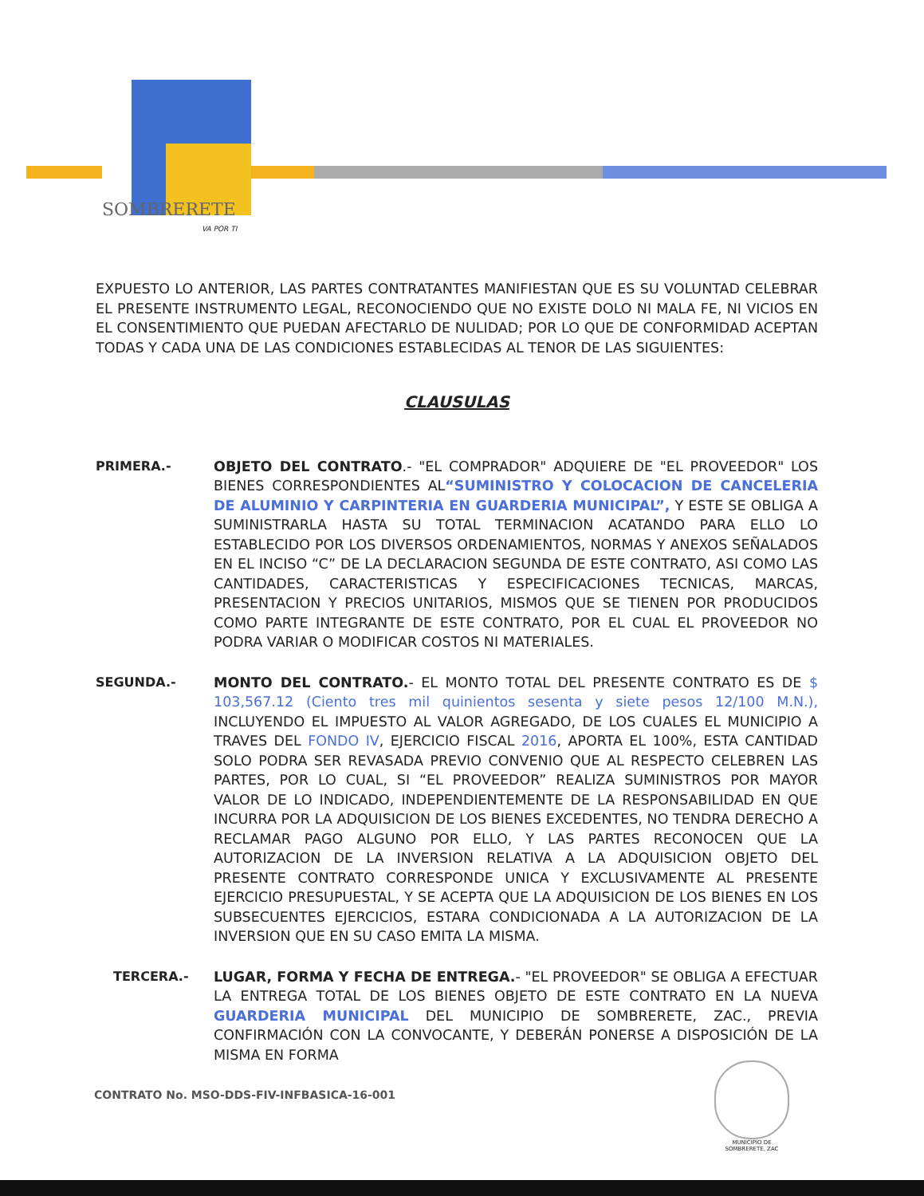SOMBRERETE
VA POR TI
EXPUESTO LO ANTERIOR, LAS PARTES CONTRATANTES MANIFIESTAN QUE ES SU VOLUNTAD CELEBRAR EL PRESENTE INSTRUMENTO LEGAL, RECONOCIENDO QUE NO EXISTE DOLO NI MALA FE, NI VICIOS EN EL CONSENTIMIENTO QUE PUEDAN AFECTARLO DE NULIDAD; POR LO QUE DE CONFORMIDAD ACEPTAN TODAS Y CADA UNA DE LAS CONDICIONES ESTABLECIDAS AL TENOR DE LAS SIGUIENTES:
CLAUSULAS
PRIMERA.- OBJETO DEL CONTRATO.- "EL COMPRADOR" ADQUIERE DE "EL PROVEEDOR" LOS BIENES CORRESPONDIENTES AL“SUMINISTRO Y COLOCACION DE CANCELERIA DE ALUMINIO Y CARPINTERIA EN GUARDERIA MUNICIPAL”, Y ESTE SE OBLIGA A SUMINISTRARLA HASTA SU TOTAL TERMINACION ACATANDO PARA ELLO LO ESTABLECIDO POR LOS DIVERSOS ORDENAMIENTOS, NORMAS Y ANEXOS SEÑALADOS EN EL INCISO “C” DE LA DECLARACION SEGUNDA DE ESTE CONTRATO, ASI COMO LAS CANTIDADES, CARACTERISTICAS Y ESPECIFICACIONES TECNICAS, MARCAS, PRESENTACION Y PRECIOS UNITARIOS, MISMOS QUE SE TIENEN POR PRODUCIDOS COMO PARTE INTEGRANTE DE ESTE CONTRATO, POR EL CUAL EL PROVEEDOR NO PODRA VARIAR O MODIFICAR COSTOS NI MATERIALES.
SEGUNDA.- MONTO DEL CONTRATO.- EL MONTO TOTAL DEL PRESENTE CONTRATO ES DE $ 103,567.12 (Ciento tres mil quinientos sesenta y siete pesos 12/100 M.N.), INCLUYENDO EL IMPUESTO AL VALOR AGREGADO, DE LOS CUALES EL MUNICIPIO A TRAVES DEL FONDO IV, EJERCICIO FISCAL 2016, APORTA EL 100%, ESTA CANTIDAD SOLO PODRA SER REVASADA PREVIO CONVENIO QUE AL RESPECTO CELEBREN LAS PARTES, POR LO CUAL, SI “EL PROVEEDOR” REALIZA SUMINISTROS POR MAYOR VALOR DE LO INDICADO, INDEPENDIENTEMENTE DE LA RESPONSABILIDAD EN QUE INCURRA POR LA ADQUISICION DE LOS BIENES EXCEDENTES, NO TENDRA DERECHO A RECLAMAR PAGO ALGUNO POR ELLO, Y LAS PARTES RECONOCEN QUE LA AUTORIZACION DE LA INVERSION RELATIVA A LA ADQUISICION OBJETO DEL PRESENTE CONTRATO CORRESPONDE UNICA Y EXCLUSIVAMENTE AL PRESENTE EJERCICIO PRESUPUESTAL, Y SE ACEPTA QUE LA ADQUISICION DE LOS BIENES EN LOS SUBSECUENTES EJERCICIOS, ESTARA CONDICIONADA A LA AUTORIZACION DE LA INVERSION QUE EN SU CASO EMITA LA MISMA.
TERCERA.- LUGAR, FORMA Y FECHA DE ENTREGA.- "EL PROVEEDOR" SE OBLIGA A EFECTUAR LA ENTREGA TOTAL DE LOS BIENES OBJETO DE ESTE CONTRATO EN LA NUEVA GUARDERIA MUNICIPAL DEL MUNICIPIO DE SOMBRERETE, ZAC., PREVIA CONFIRMACIÓN CON LA CONVOCANTE, Y DEBERÁN PONERSE A DISPOSICIÓN DE LA MISMA EN FORMA
CONTRATO No. MSO-DDS-FIV-INFBASICA-16-001
MUNICIPIO DE SOMBRERETE, ZAC